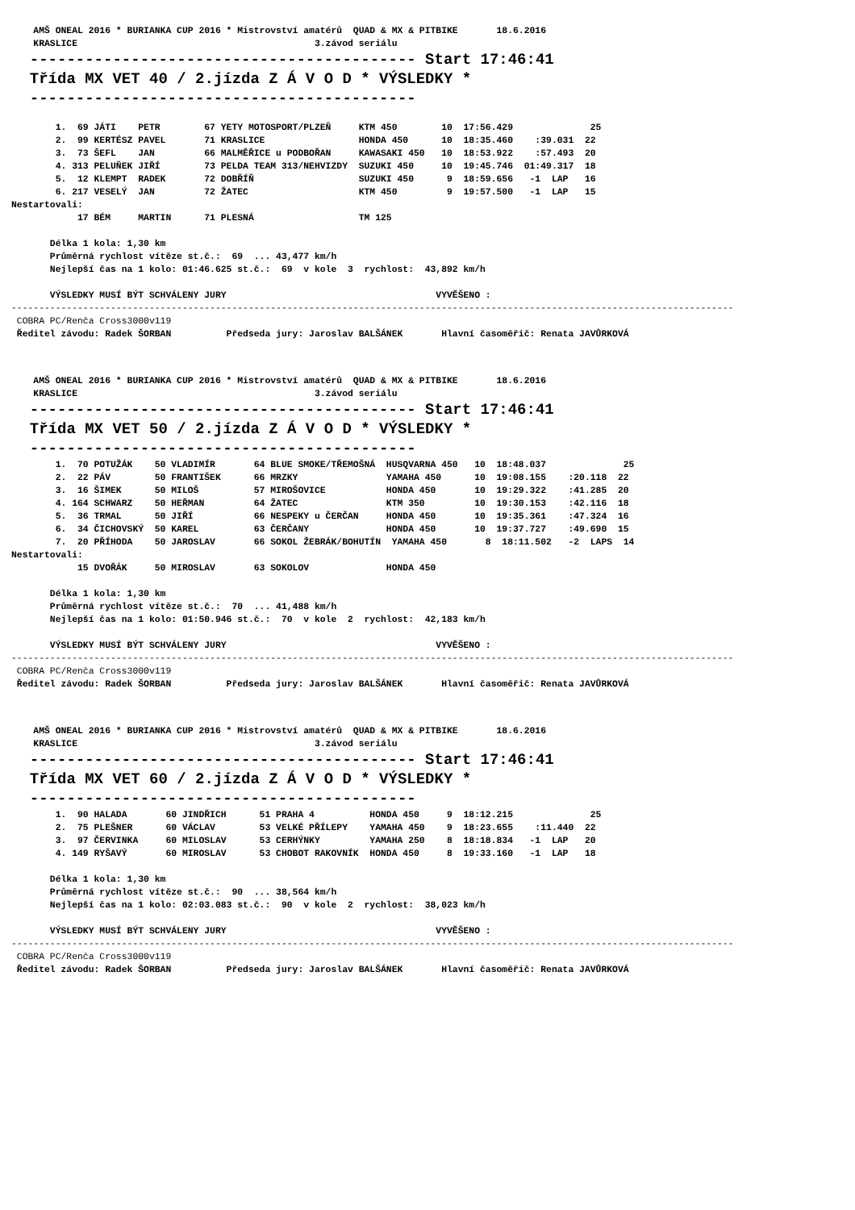AMŠ ONEAL 2016 * BURIANKA CUP 2016 * Mistrovství amatérů  QUAD & MX & PITBIKE       18.6.2016
    KRASLICE                                           3.závod seriálu
  ------------------------------------------ Start 17:46:41
  Třída MX VET 40 / 2.jízda Z Á V O D * VÝSLEDKY *
  ------------------------------------------
        1.  69 JÁTI    PETR        67 YETY MOTOSPORT/PLZEŇ     KTM 450        10  17:56.429              25
        2.  99 KERTÉSZ PAVEL       71 KRASLICE                 HONDA 450      10  18:35.460    :39.031  22
        3.  73 ŠEFL    JAN         66 MALMĚŘICE u PODBOŘAN     KAWASAKI 450   10  18:53.922    :57.493  20
        4. 313 PELUŇEK JIŘÍ        73 PELDA TEAM 313/NEHVIZDY  SUZUKI 450     10  19:45.746  01:49.317  18
        5.  12 KLEMPT  RADEK       72 DOBŘÍŇ                   SUZUKI 450      9  18:59.656   -1  LAP   16
        6. 217 VESELÝ  JAN         72 ŽATEC                    KTM 450         9  19:57.500   -1  LAP   15
Nestartovali:
            17 BÉM     MARTIN      71 PLESNÁ                   TM 125

       Délka 1 kola: 1,30 km
       Průměrná rychlost vítěze st.č.:  69  ... 43,477 km/h
       Nejlepší čas na 1 kolo: 01:46.625 st.č.:  69  v kole  3  rychlost:  43,892 km/h

       VÝSLEDKY MUSÍ BÝT SCHVÁLENY JURY                                      VYVĚŠENO :
-----------------------------------------------------------------------------------------------------------------------------------
 COBRA PC/Renča Cross3000v119
 Ředitel závodu: Radek ŠORBAN          Předseda jury: Jaroslav BALŠÁNEK       Hlavní časoměřič: Renata JAVŮRKOVÁ
    AMŠ ONEAL 2016 * BURIANKA CUP 2016 * Mistrovství amatérů  QUAD & MX & PITBIKE       18.6.2016
    KRASLICE                                           3.závod seriálu
  ------------------------------------------ Start 17:46:41
  Třída MX VET 50 / 2.jízda Z Á V O D * VÝSLEDKY *
  ------------------------------------------
        1.  70 POTUŽÁK    50 VLADIMÍR       64 BLUE SMOKE/TŘEMOŠNÁ  HUSQVARNA 450   10  18:48.037              25
        2.  22 PÁV        50 FRANTIŠEK      66 MRZKY                YAMAHA 450      10  19:08.155    :20.118  22
        3.  16 ŠIMEK      50 MILOŠ          57 MIROŠOVICE           HONDA 450       10  19:29.322    :41.285  20
        4. 164 SCHWARZ    50 HEŘMAN         64 ŽATEC                KTM 350         10  19:30.153    :42.116  18
        5.  36 TRMAL      50 JIŘÍ           66 NESPEKY u ČERČAN     HONDA 450       10  19:35.361    :47.324  16
        6.  34 ČICHOVSKÝ  50 KAREL          63 ČERČANY              HONDA 450       10  19:37.727    :49.690  15
        7.  20 PŘÍHODA    50 JAROSLAV       66 SOKOL ŽEBRÁK/BOHUTÍN  YAMAHA 450       8  18:11.502   -2  LAPS  14
Nestartovali:
            15 DVOŘÁK     50 MIROSLAV       63 SOKOLOV              HONDA 450

       Délka 1 kola: 1,30 km
       Průměrná rychlost vítěze st.č.:  70  ... 41,488 km/h
       Nejlepší čas na 1 kolo: 01:50.946 st.č.:  70  v kole  2  rychlost:  42,183 km/h

       VÝSLEDKY MUSÍ BÝT SCHVÁLENY JURY                                      VYVĚŠENO :
-----------------------------------------------------------------------------------------------------------------------------------
 COBRA PC/Renča Cross3000v119
 Ředitel závodu: Radek ŠORBAN          Předseda jury: Jaroslav BALŠÁNEK       Hlavní časoměřič: Renata JAVŮRKOVÁ
    AMŠ ONEAL 2016 * BURIANKA CUP 2016 * Mistrovství amatérů  QUAD & MX & PITBIKE       18.6.2016
    KRASLICE                                           3.závod seriálu
  ------------------------------------------ Start 17:46:41
  Třída MX VET 60 / 2.jízda Z Á V O D * VÝSLEDKY *
  ------------------------------------------
        1.  90 HALADA       60 JINDŘICH      51 PRAHA 4          HONDA 450     9  18:12.215              25
        2.  75 PLEŠNER      60 VÁCLAV        53 VELKÉ PŘÍLEPY    YAMAHA 450    9  18:23.655    :11.440  22
        3.  97 ČERVINKA     60 MILOSLAV      53 CERHÝNKY         YAMAHA 250    8  18:18.834   -1  LAP   20
        4. 149 RYŠAVÝ       60 MIROSLAV      53 CHOBOT RAKOVNÍK  HONDA 450     8  19:33.160   -1  LAP   18

       Délka 1 kola: 1,30 km
       Průměrná rychlost vítěze st.č.:  90  ... 38,564 km/h
       Nejlepší čas na 1 kolo: 02:03.083 st.č.:  90  v kole  2  rychlost:  38,023 km/h

       VÝSLEDKY MUSÍ BÝT SCHVÁLENY JURY                                      VYVĚŠENO :
-----------------------------------------------------------------------------------------------------------------------------------
 COBRA PC/Renča Cross3000v119
 Ředitel závodu: Radek ŠORBAN          Předseda jury: Jaroslav BALŠÁNEK       Hlavní časoměřič: Renata JAVŮRKOVÁ